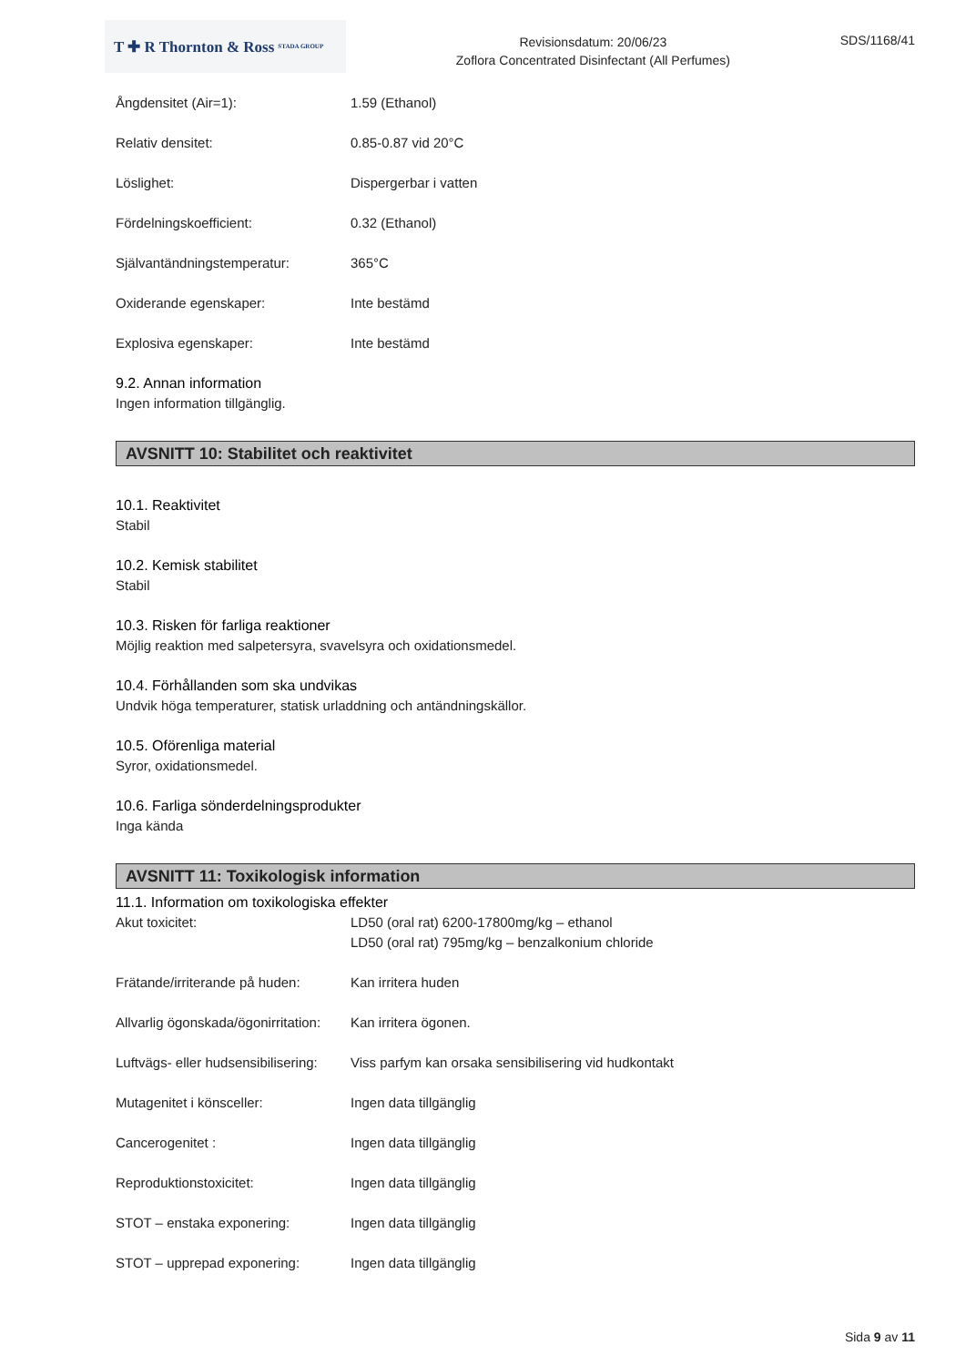T ✚ R Thornton & Ross STADA GROUP
Revisionsdatum: 20/06/23
Zoflora Concentrated Disinfectant (All Perfumes)
SDS/1168/41
Ångdensitet (Air=1): 1.59 (Ethanol)
Relativ densitet: 0.85-0.87 vid 20°C
Löslighet: Dispergerbar i vatten
Fördelningskoefficient: 0.32 (Ethanol)
Självantändningstemperatur: 365°C
Oxiderande egenskaper: Inte bestämd
Explosiva egenskaper: Inte bestämd
9.2. Annan information
Ingen information tillgänglig.
AVSNITT 10: Stabilitet och reaktivitet
10.1. Reaktivitet
Stabil
10.2. Kemisk stabilitet
Stabil
10.3. Risken för farliga reaktioner
Möjlig reaktion med salpetersyra, svavelsyra och oxidationsmedel.
10.4. Förhållanden som ska undvikas
Undvik höga temperaturer, statisk urladdning och antändningskällor.
10.5. Oförenliga material
Syror, oxidationsmedel.
10.6. Farliga sönderdelningsprodukter
Inga kända
AVSNITT 11: Toxikologisk information
11.1. Information om toxikologiska effekter
Akut toxicitet: LD50 (oral rat) 6200-17800mg/kg – ethanol
LD50 (oral rat) 795mg/kg – benzalkonium chloride
Frätande/irriterande på huden:
Kan irritera huden
Allvarlig ögonskada/ögonirritation:
Kan irritera ögonen.
Luftvägs- eller hudsensibilisering:
Viss parfym kan orsaka sensibilisering vid hudkontakt
Mutagenitet i könsceller: Ingen data tillgänglig
Cancerogenitet : Ingen data tillgänglig
Reproduktionstoxicitet: Ingen data tillgänglig
STOT – enstaka exponering: Ingen data tillgänglig
STOT – upprepad exponering: Ingen data tillgänglig
Sida 9 av 11